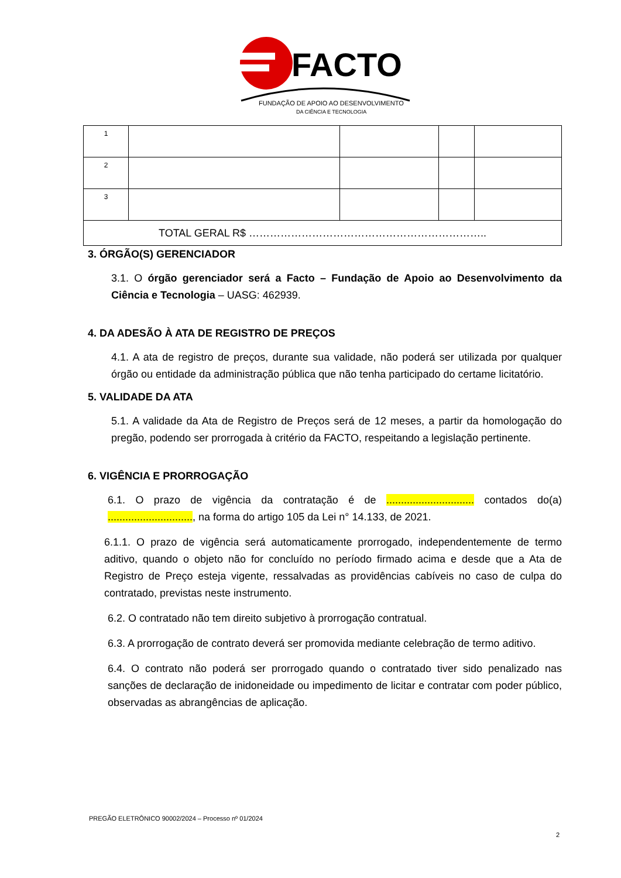FACTO
FUNDAÇÃO DE APOIO AO DESENVOLVIMENTO
DA CIÊNCIA E TECNOLOGIA
| 1 | | | | |
| 2 | | | | |
| 3 | | | | |
| TOTAL GERAL R$ ………………………………………………………….. | | | | |
3. ÓRGÃO(S) GERENCIADOR
3.1. O órgão gerenciador será a Facto – Fundação de Apoio ao Desenvolvimento da Ciência e Tecnologia – UASG: 462939.
4. DA ADESÃO À ATA DE REGISTRO DE PREÇOS
4.1. A ata de registro de preços, durante sua validade, não poderá ser utilizada por qualquer órgão ou entidade da administração pública que não tenha participado do certame licitatório.
5. VALIDADE DA ATA
5.1. A validade da Ata de Registro de Preços será de 12 meses, a partir da homologação do pregão, podendo ser prorrogada à critério da FACTO, respeitando a legislação pertinente.
6. VIGÊNCIA E PRORROGAÇÃO
6.1. O prazo de vigência da contratação é de .............................. contados do(a) ............................., na forma do artigo 105 da Lei n° 14.133, de 2021.
6.1.1. O prazo de vigência será automaticamente prorrogado, independentemente de termo aditivo, quando o objeto não for concluído no período firmado acima e desde que a Ata de Registro de Preço esteja vigente, ressalvadas as providências cabíveis no caso de culpa do contratado, previstas neste instrumento.
6.2. O contratado não tem direito subjetivo à prorrogação contratual.
6.3. A prorrogação de contrato deverá ser promovida mediante celebração de termo aditivo.
6.4. O contrato não poderá ser prorrogado quando o contratado tiver sido penalizado nas sanções de declaração de inidoneidade ou impedimento de licitar e contratar com poder público, observadas as abrangências de aplicação.
PREGÃO ELETRÔNICO 90002/2024 – Processo nº 01/2024
2